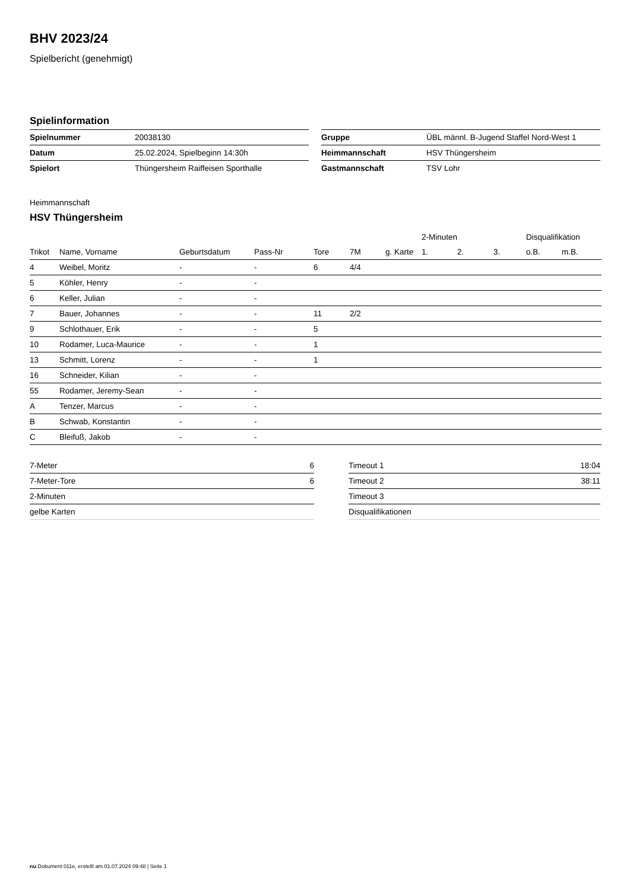BHV 2023/24
Spielbericht (genehmigt)
Spielinformation
| Spielnummer | 20038130 |
| Datum | 25.02.2024, Spielbeginn 14:30h |
| Spielort | Thüngersheim Raiffeisen Sporthalle |
| Gruppe | ÜBL männl. B-Jugend Staffel Nord-West 1 |
| Heimmannschaft | HSV Thüngersheim |
| Gastmannschaft | TSV Lohr |
Heimmannschaft
HSV Thüngersheim
| | | | | | | | 2-Minuten | | | Disqualifikation | |
| --- | --- | --- | --- | --- | --- | --- | --- | --- | --- | --- | --- |
| Trikot | Name, Vorname | Geburtsdatum | Pass-Nr | Tore | 7M | g. Karte | 1. | 2. | 3. | o.B. | m.B. |
| 4 | Weibel, Moritz | - | - | 6 | 4/4 | | | | | | |
| 5 | Köhler, Henry | - | - | | | | | | | | |
| 6 | Keller, Julian | - | - | | | | | | | | |
| 7 | Bauer, Johannes | - | - | 11 | 2/2 | | | | | | |
| 9 | Schlothauer, Erik | - | - | 5 | | | | | | | |
| 10 | Rodamer, Luca-Maurice | - | - | 1 | | | | | | | |
| 13 | Schmitt, Lorenz | - | - | 1 | | | | | | | |
| 16 | Schneider, Kilian | - | - | | | | | | | | |
| 55 | Rodamer, Jeremy-Sean | - | - | | | | | | | | |
| A | Tenzer, Marcus | - | - | | | | | | | | |
| B | Schwab, Konstantin | - | - | | | | | | | | |
| C | Bleifuß, Jakob | - | - | | | | | | | | |
| 7-Meter | 6 |
| 7-Meter-Tore | 6 |
| 2-Minuten | |
| gelbe Karten | |
| Timeout 1 | 18:04 |
| Timeout 2 | 38:11 |
| Timeout 3 | |
| Disqualifikationen | |
nu.Dokument 011e, erstellt am 01.07.2024 09:48 | Seite 1